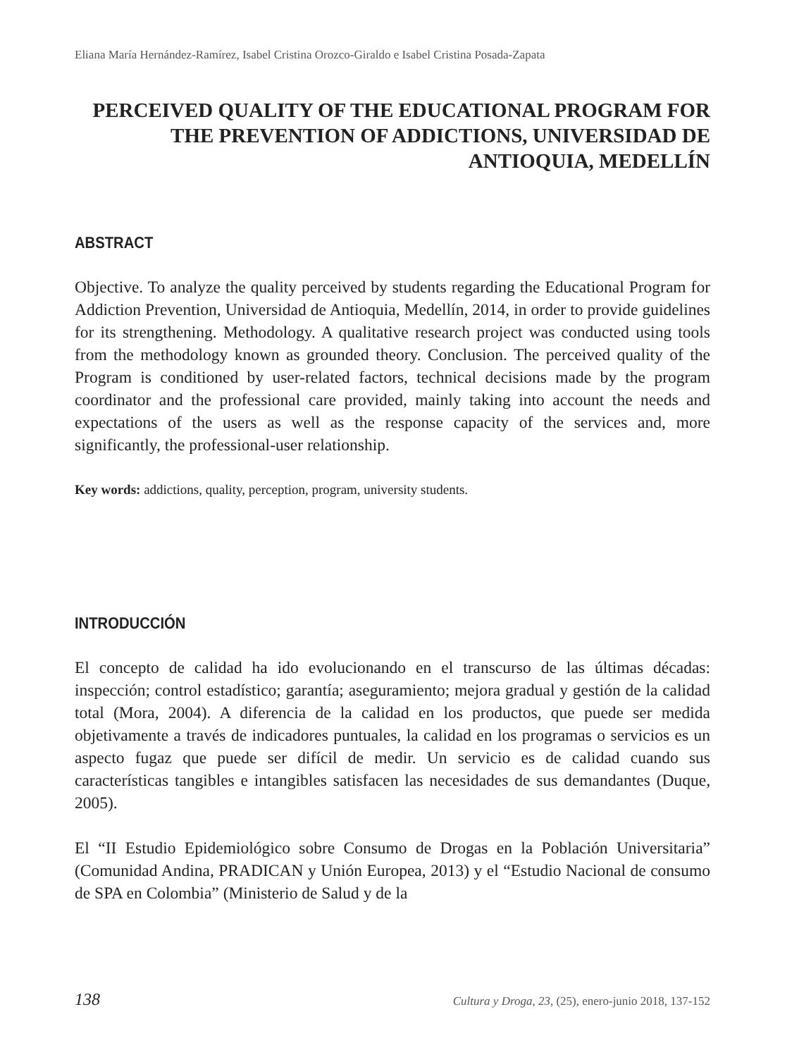Eliana María Hernández-Ramírez, Isabel Cristina Orozco-Giraldo e Isabel Cristina Posada-Zapata
PERCEIVED QUALITY OF THE EDUCATIONAL PROGRAM FOR THE PREVENTION OF ADDICTIONS, UNIVERSIDAD DE ANTIOQUIA, MEDELLÍN
ABSTRACT
Objective. To analyze the quality perceived by students regarding the Educational Program for Addiction Prevention, Universidad de Antioquia, Medellín, 2014, in order to provide guidelines for its strengthening. Methodology. A qualitative research project was conducted using tools from the methodology known as grounded theory. Conclusion. The perceived quality of the Program is conditioned by user-related factors, technical decisions made by the program coordinator and the professional care provided, mainly taking into account the needs and expectations of the users as well as the response capacity of the services and, more significantly, the professional-user relationship.
Key words: addictions, quality, perception, program, university students.
INTRODUCCIÓN
El concepto de calidad ha ido evolucionando en el transcurso de las últimas décadas: inspección; control estadístico; garantía; aseguramiento; mejora gradual y gestión de la calidad total (Mora, 2004). A diferencia de la calidad en los productos, que puede ser medida objetivamente a través de indicadores puntuales, la calidad en los programas o servicios es un aspecto fugaz que puede ser difícil de medir. Un servicio es de calidad cuando sus características tangibles e intangibles satisfacen las necesidades de sus demandantes (Duque, 2005).
El “II Estudio Epidemiológico sobre Consumo de Drogas en la Población Universitaria” (Comunidad Andina, PRADICAN y Unión Europea, 2013) y el “Estudio Nacional de consumo de SPA en Colombia” (Ministerio de Salud y de la
138 Cultura y Droga, 23, (25), enero-junio 2018, 137-152